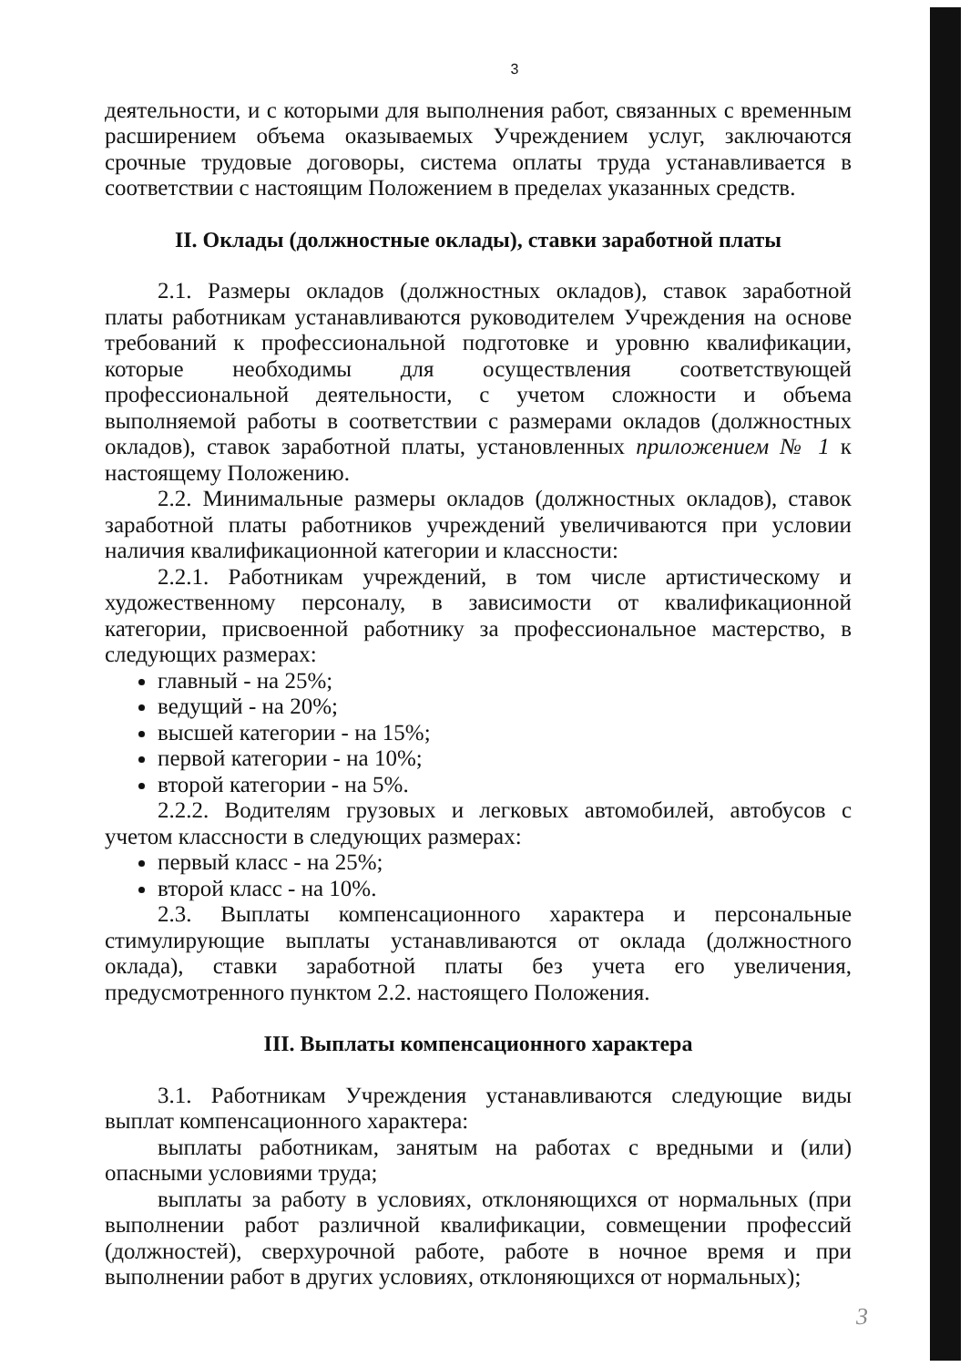3
деятельности, и с которыми для выполнения работ, связанных с временным расширением объема оказываемых Учреждением услуг, заключаются срочные трудовые договоры, система оплаты труда устанавливается в соответствии с настоящим Положением в пределах указанных средств.
II. Оклады (должностные оклады), ставки заработной платы
2.1. Размеры окладов (должностных окладов), ставок заработной платы работникам устанавливаются руководителем Учреждения на основе требований к профессиональной подготовке и уровню квалификации, которые необходимы для осуществления соответствующей профессиональной деятельности, с учетом сложности и объема выполняемой работы в соответствии с размерами окладов (должностных окладов), ставок заработной платы, установленных приложением № 1 к настоящему Положению.
2.2. Минимальные размеры окладов (должностных окладов), ставок заработной платы работников учреждений увеличиваются при условии наличия квалификационной категории и классности:
2.2.1. Работникам учреждений, в том числе артистическому и художественному персоналу, в зависимости от квалификационной категории, присвоенной работнику за профессиональное мастерство, в следующих размерах:
главный - на 25%;
ведущий - на 20%;
высшей категории - на 15%;
первой категории - на 10%;
второй категории - на 5%.
2.2.2. Водителям грузовых и легковых автомобилей, автобусов с учетом классности в следующих размерах:
первый класс - на 25%;
второй класс - на 10%.
2.3. Выплаты компенсационного характера и персональные стимулирующие выплаты устанавливаются от оклада (должностного оклада), ставки заработной платы без учета его увеличения, предусмотренного пунктом 2.2. настоящего Положения.
III. Выплаты компенсационного характера
3.1. Работникам Учреждения устанавливаются следующие виды выплат компенсационного характера:
выплаты работникам, занятым на работах с вредными и (или) опасными условиями труда;
выплаты за работу в условиях, отклоняющихся от нормальных (при выполнении работ различной квалификации, совмещении профессий (должностей), сверхурочной работе, работе в ночное время и при выполнении работ в других условиях, отклоняющихся от нормальных);
3